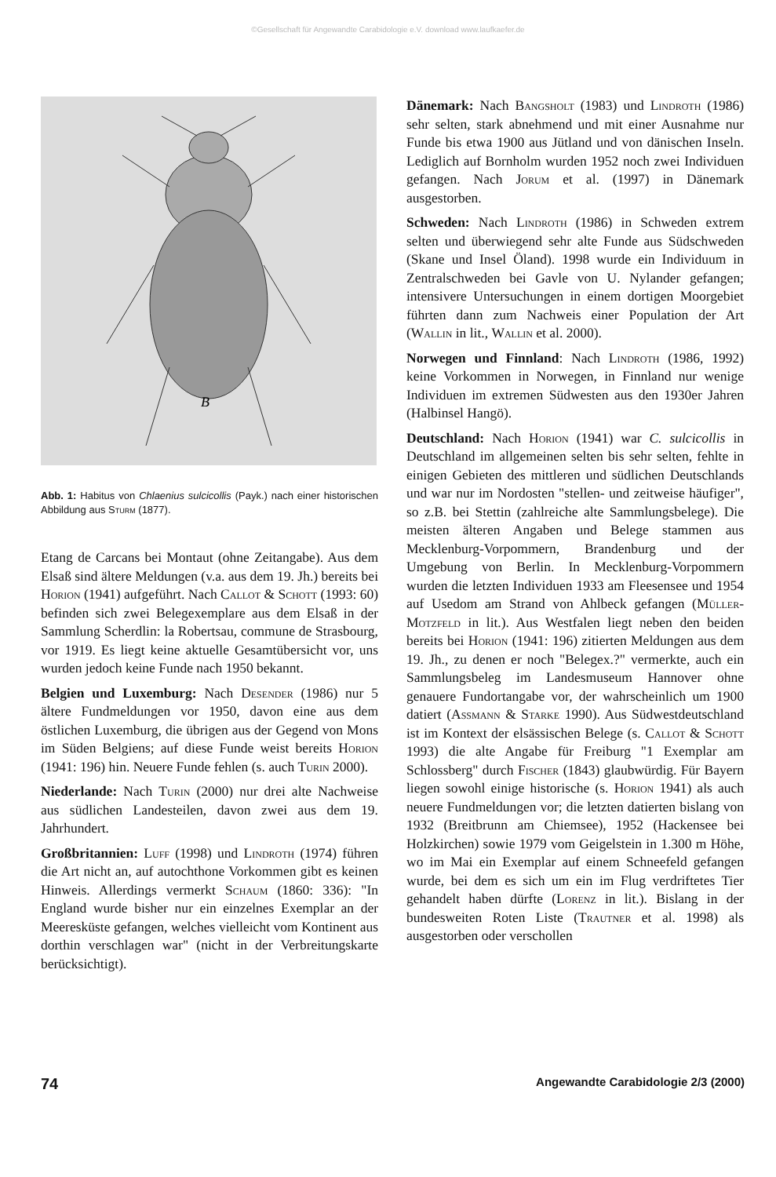©Gesellschaft für Angewandte Carabidologie e.V. download www.laufkaefer.de
B
Abb. 1: Habitus von Chlaenius sulcicollis (Payk.) nach einer historischen Abbildung aus Sturm (1877).
Etang de Carcans bei Montaut (ohne Zeitangabe). Aus dem Elsaß sind ältere Meldungen (v.a. aus dem 19. Jh.) bereits bei Horion (1941) aufgeführt. Nach Callot & Schott (1993: 60) befinden sich zwei Belegexemplare aus dem Elsaß in der Sammlung Scherdlin: la Robertsau, commune de Strasbourg, vor 1919. Es liegt keine aktuelle Gesamtübersicht vor, uns wurden jedoch keine Funde nach 1950 bekannt.
Belgien und Luxemburg: Nach Desender (1986) nur 5 ältere Fundmeldungen vor 1950, davon eine aus dem östlichen Luxemburg, die übrigen aus der Gegend von Mons im Süden Belgiens; auf diese Funde weist bereits Horion (1941: 196) hin. Neuere Funde fehlen (s. auch Turin 2000).
Niederlande: Nach Turin (2000) nur drei alte Nachweise aus südlichen Landesteilen, davon zwei aus dem 19. Jahrhundert.
Großbritannien: Luff (1998) und Lindroth (1974) führen die Art nicht an, auf autochthone Vorkommen gibt es keinen Hinweis. Allerdings vermerkt Schaum (1860: 336): "In England wurde bisher nur ein einzelnes Exemplar an der Meeresküste gefangen, welches vielleicht vom Kontinent aus dorthin verschlagen war" (nicht in der Verbreitungskarte berücksichtigt).
Dänemark: Nach Bangsholt (1983) und Lindroth (1986) sehr selten, stark abnehmend und mit einer Ausnahme nur Funde bis etwa 1900 aus Jütland und von dänischen Inseln. Lediglich auf Bornholm wurden 1952 noch zwei Individuen gefangen. Nach Jorum et al. (1997) in Dänemark ausgestorben.
Schweden: Nach Lindroth (1986) in Schweden extrem selten und überwiegend sehr alte Funde aus Südschweden (Skane und Insel Öland). 1998 wurde ein Individuum in Zentralschweden bei Gavle von U. Nylander gefangen; intensivere Untersuchungen in einem dortigen Moorgebiet führten dann zum Nachweis einer Population der Art (Wallin in lit., Wallin et al. 2000).
Norwegen und Finnland: Nach Lindroth (1986, 1992) keine Vorkommen in Norwegen, in Finnland nur wenige Individuen im extremen Südwesten aus den 1930er Jahren (Halbinsel Hangö).
Deutschland: Nach Horion (1941) war C. sulcicollis in Deutschland im allgemeinen selten bis sehr selten, fehlte in einigen Gebieten des mittleren und südlichen Deutschlands und war nur im Nordosten "stellen- und zeitweise häufiger", so z.B. bei Stettin (zahlreiche alte Sammlungsbelege). Die meisten älteren Angaben und Belege stammen aus Mecklenburg-Vorpommern, Brandenburg und der Umgebung von Berlin. In Mecklenburg-Vorpommern wurden die letzten Individuen 1933 am Fleesensee und 1954 auf Usedom am Strand von Ahlbeck gefangen (Müller-Motzfeld in lit.). Aus Westfalen liegt neben den beiden bereits bei Horion (1941: 196) zitierten Meldungen aus dem 19. Jh., zu denen er noch "Belegex.?" vermerkte, auch ein Sammlungsbeleg im Landesmuseum Hannover ohne genauere Fundortangabe vor, der wahrscheinlich um 1900 datiert (Assmann & Starke 1990). Aus Südwestdeutschland ist im Kontext der elsässischen Belege (s. Callot & Schott 1993) die alte Angabe für Freiburg "1 Exemplar am Schlossberg" durch Fischer (1843) glaubwürdig. Für Bayern liegen sowohl einige historische (s. Horion 1941) als auch neuere Fundmeldungen vor; die letzten datierten bislang von 1932 (Breitbrunn am Chiemsee), 1952 (Hackensee bei Holzkirchen) sowie 1979 vom Geigelstein in 1.300 m Höhe, wo im Mai ein Exemplar auf einem Schneefeld gefangen wurde, bei dem es sich um ein im Flug verdriftetes Tier gehandelt haben dürfte (Lorenz in lit.). Bislang in der bundesweiten Roten Liste (Trautner et al. 1998) als ausgestorben oder verschollen
74 Angewandte Carabidologie 2/3 (2000)